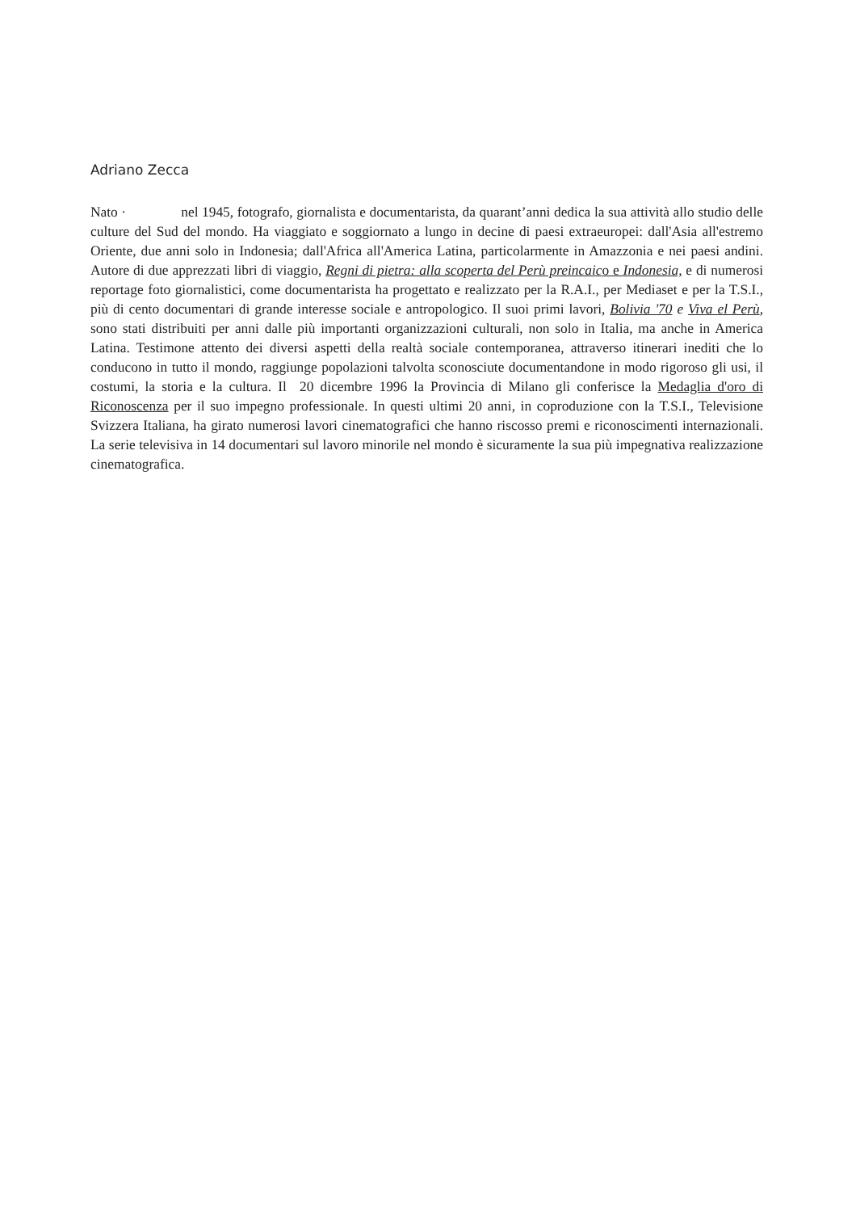Adriano Zecca
Nato · nel 1945, fotografo, giornalista e documentarista, da quarant’anni dedica la sua attività allo studio delle culture del Sud del mondo. Ha viaggiato e soggiornato a lungo in decine di paesi extraeuropei: dall'Asia all'estremo Oriente, due anni solo in Indonesia; dall'Africa all'America Latina, particolarmente in Amazzonia e nei paesi andini. Autore di due apprezzati libri di viaggio, Regni di pietra: alla scoperta del Perù preincaico e Indonesia, e di numerosi reportage foto giornalistici, come documentarista ha progettato e realizzato per la R.A.I., per Mediaset e per la T.S.I., più di cento documentari di grande interesse sociale e antropologico. Il suoi primi lavori, Bolivia '70 e Viva el Perù, sono stati distribuiti per anni dalle più importanti organizzazioni culturali, non solo in Italia, ma anche in America Latina. Testimone attento dei diversi aspetti della realtà sociale contemporanea, attraverso itinerari inediti che lo conducono in tutto il mondo, raggiunge popolazioni talvolta sconosciute documentandone in modo rigoroso gli usi, il costumi, la storia e la cultura. Il 20 dicembre 1996 la Provincia di Milano gli conferisce la Medaglia d'oro di Riconoscenza per il suo impegno professionale. In questi ultimi 20 anni, in coproduzione con la T.S.I., Televisione Svizzera Italiana, ha girato numerosi lavori cinematografici che hanno riscosso premi e riconoscimenti internazionali. La serie televisiva in 14 documentari sul lavoro minorile nel mondo è sicuramente la sua più impegnativa realizzazione cinematografica.